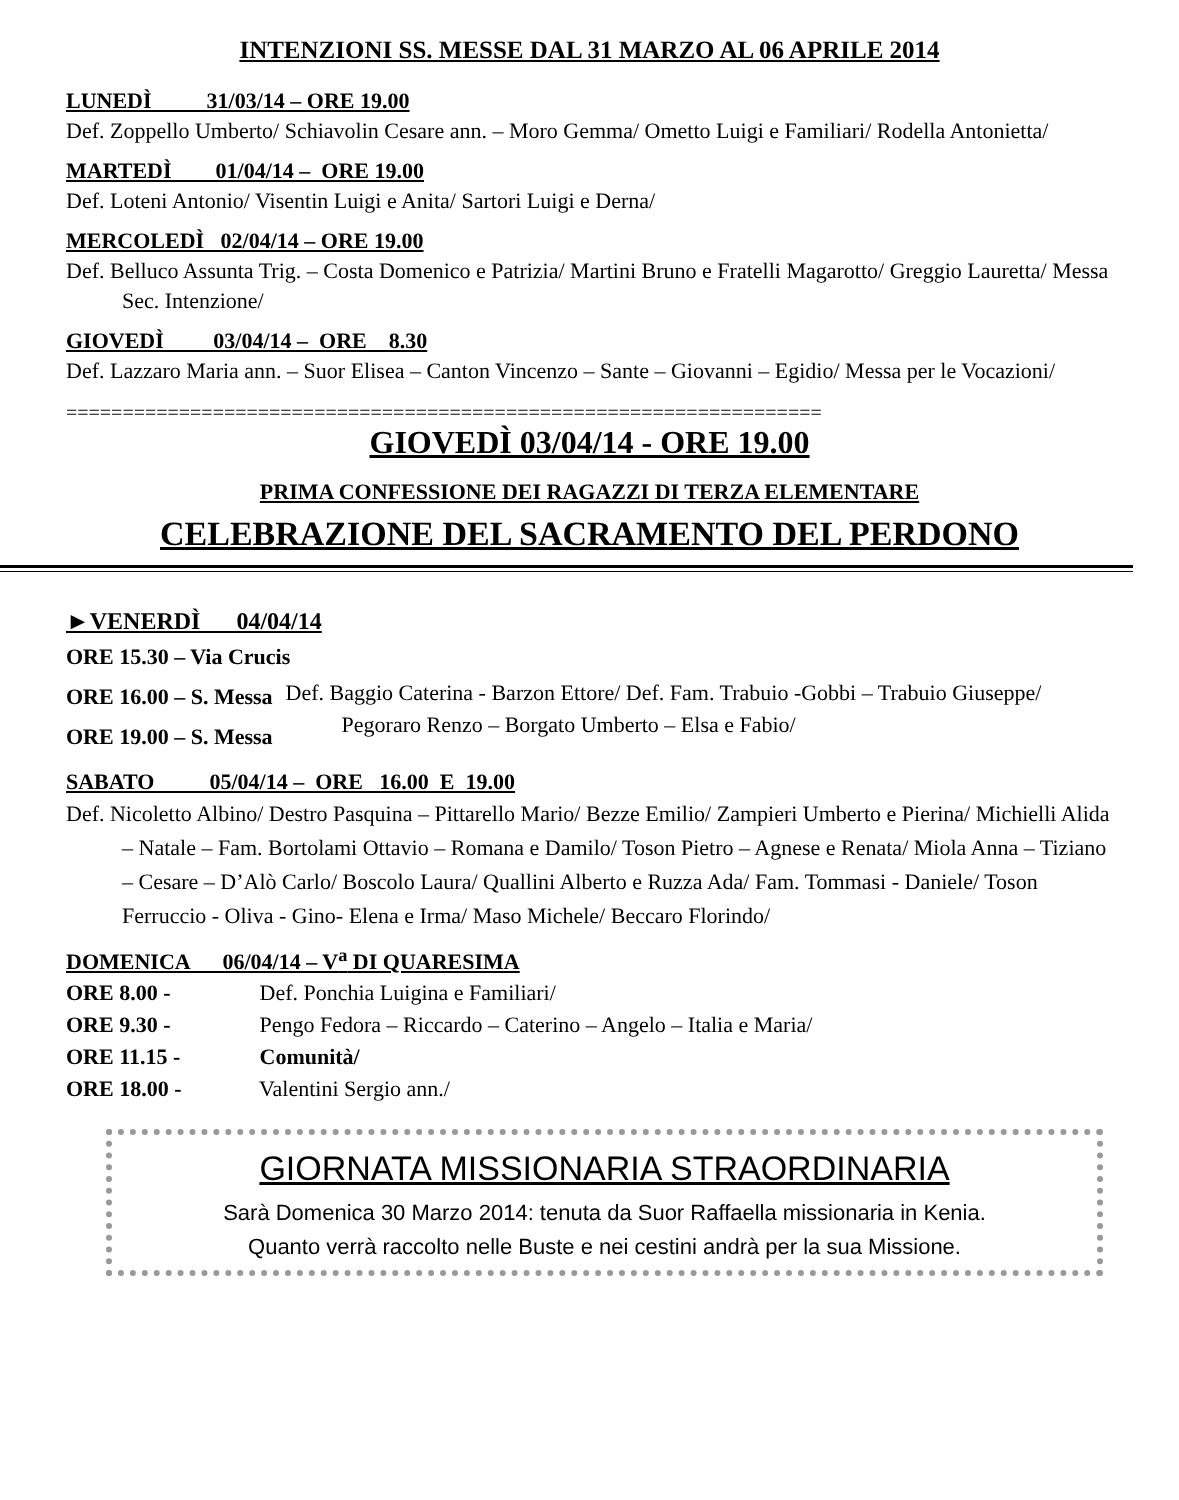INTENZIONI SS. MESSE DAL 31 MARZO AL 06 APRILE 2014
LUNEDÌ 31/03/14 – ORE 19.00
Def. Zoppello Umberto/ Schiavolin Cesare ann. – Moro Gemma/ Ometto Luigi e Familiari/ Rodella Antonietta/
MARTEDÌ 01/04/14 – ORE 19.00
Def. Loteni Antonio/ Visentin Luigi e Anita/ Sartori Luigi e Derna/
MERCOLEDÌ 02/04/14 – ORE 19.00
Def. Belluco Assunta Trig. – Costa Domenico e Patrizia/ Martini Bruno e Fratelli Magarotto/ Greggio Lauretta/ Messa Sec. Intenzione/
GIOVEDÌ 03/04/14 – ORE 8.30
Def. Lazzaro Maria ann. – Suor Elisea – Canton Vincenzo – Sante – Giovanni – Egidio/ Messa per le Vocazioni/
===================================================================
GIOVEDÌ 03/04/14 - ORE 19.00
PRIMA CONFESSIONE DEI RAGAZZI DI TERZA ELEMENTARE
CELEBRAZIONE DEL SACRAMENTO DEL PERDONO
►VENERDÌ 04/04/14
ORE 15.30 – Via Crucis
ORE 16.00 – S. Messa
ORE 19.00 – S. Messa
Def. Baggio Caterina - Barzon Ettore/ Def. Fam. Trabuio -Gobbi – Trabuio Giuseppe/ Pegoraro Renzo – Borgato Umberto – Elsa e Fabio/
SABATO 05/04/14 – ORE 16.00 E 19.00
Def. Nicoletto Albino/ Destro Pasquina – Pittarello Mario/ Bezze Emilio/ Zampieri Umberto e Pierina/ Michielli Alida – Natale – Fam. Bortolami Ottavio – Romana e Damilo/ Toson Pietro – Agnese e Renata/ Miola Anna – Tiziano – Cesare – D’Alò Carlo/ Boscolo Laura/ Quallini Alberto e Ruzza Ada/ Fam. Tommasi - Daniele/ Toson Ferruccio - Oliva - Gino- Elena e Irma/ Maso Michele/ Beccaro Florindo/
DOMENICA 06/04/14 – V<sup>a</sup> DI QUARESIMA
ORE 8.00 - Def. Ponchia Luigina e Familiari/
ORE 9.30 - Pengo Fedora – Riccardo – Caterino – Angelo – Italia e Maria/
ORE 11.15 - Comunità/
ORE 18.00 - Valentini Sergio ann./
GIORNATA MISSIONARIA STRAORDINARIA
Sarà Domenica 30 Marzo 2014: tenuta da Suor Raffaella missionaria in Kenia.
Quanto verrà raccolto nelle Buste e nei cestini andrà per la sua Missione.